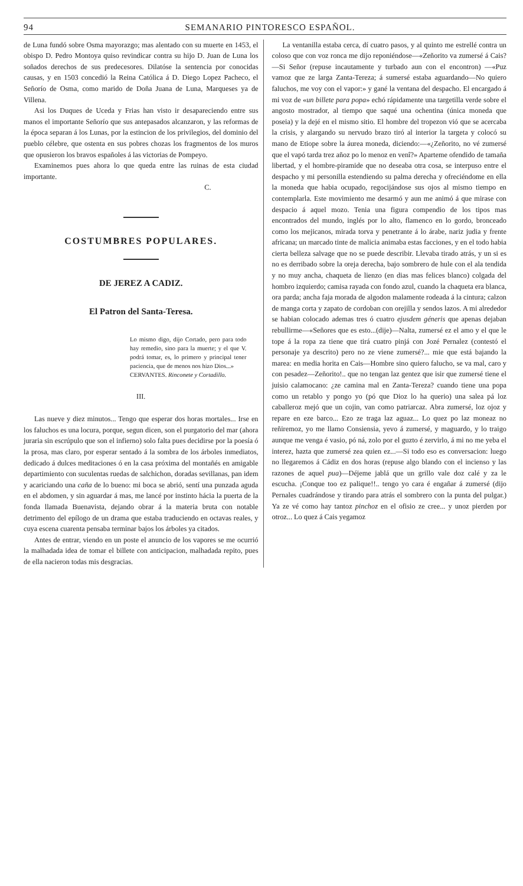94 SEMANARIO PINTORESCO ESPAÑOL.
de Luna fundó sobre Osma mayorazgo; mas alentado con su muerte en 1453, el obispo D. Pedro Montoya quiso revindicar contra su hijo D. Juan de Luna los soñados derechos de sus predecesores. Dilatóse la sentencia por conocidas causas, y en 1503 concedió la Reina Católica á D. Diego Lopez Pacheco, el Señorío de Osma, como marido de Doña Juana de Luna, Marqueses ya de Villena.
Asi los Duques de Uceda y Frias han visto ir desapareciendo entre sus manos el importante Señorío que sus antepasados alcanzaron, y las reformas de la época separan á los Lunas, por la estincion de los privilegios, del dominio del pueblo célebre, que ostenta en sus pobres chozas los fragmentos de los muros que opusieron los bravos españoles á las victorias de Pompeyo.
Examinemos pues ahora lo que queda entre las ruinas de esta ciudad importante.
C.
COSTUMBRES POPULARES.
DE JEREZ A CADIZ.
El Patron del Santa-Teresa.
Lo mismo digo, dijo Cortado, pero para todo hay remedio, sino para la muerte; y el que V. podrá tomar, es, lo primero y principal tener paciencia, que de menos nos hizo Dios...»
CERVANTES. Rinconete y Cortadillo.
III.
Las nueve y diez minutos... Tengo que esperar dos horas mortales... Irse en los faluchos es una locura, porque, segun dicen, son el purgatorio del mar (ahora juraria sin escrúpulo que son el infierno) solo falta pues decidirse por la poesía ó la prosa, mas claro, por esperar sentado á la sombra de los árboles inmediatos, dedicado á dulces meditaciones ó en la casa próxima del montañés en amigable departimiento con suculentas ruedas de salchichon, doradas sevillanas, pan idem y acariciando una caña de lo bueno: mi boca se abrió, sentí una punzada aguda en el abdomen, y sin aguardar á mas, me lancé por instinto hácia la puerta de la fonda llamada Buenavista, dejando obrar á la materia bruta con notable detrimento del epílogo de un drama que estaba traduciendo en octavas reales, y cuya escena cuarenta pensaba terminar bajos los árboles ya citados.
Antes de entrar, viendo en un poste el anuncio de los vapores se me ocurrió la malhadada idea de tomar el billete con anticipacion, malhadada repito, pues de ella nacieron todas mis desgracias.
La ventanilla estaba cerca, dí cuatro pasos, y al quinto me estrellé contra un coloso que con voz ronca me dijo reponiéndose—«Zeñorito va zumersé á Cais?—Si Señor (repuse incautamente y turbado aun con el encontron) —«Puz vamoz que ze larga Zanta-Tereza; á sumersé estaba aguardando—No quiero faluchos, me voy con el vapor:» y gané la ventana del despacho. El encargado á mi voz de «un billete para popa» echó rápidamente una targetilla verde sobre el angosto mostrador, al tiempo que saqué una ochentina (única moneda que poseia) y la dejé en el mismo sitio. El hombre del tropezon vió que se acercaba la crisis, y alargando su nervudo brazo tiró al interior la targeta y colocó su mano de Etiope sobre la áurea moneda, diciendo:—«¿Zeñorito, no vé zumersé que el vapó tarda trez añoz po lo menoz en venî?» Aparteme ofendido de tamaña libertad, y el hombre-piramide que no deseaba otra cosa, se interpuso entre el despacho y mi personilla estendiendo su palma derecha y ofreciéndome en ella la moneda que habia ocupado, regocijándose sus ojos al mismo tiempo en contemplarla. Este movimiento me desarmó y aun me animó á que mirase con despacio á aquel mozo. Tenia una figura compendio de los tipos mas encontrados del mundo, inglés por lo alto, flamenco en lo gordo, bronceado como los mejicanos, mirada torva y penetrante á lo árabe, nariz judia y frente africana; un marcado tinte de malicia animaba estas facciones, y en el todo habia cierta belleza salvage que no se puede describir. Llevaba tirado atrás, y un si es no es derribado sobre la oreja derecha, bajo sombrero de hule con el ala tendida y no muy ancha, chaqueta de lienzo (en dias mas felices blanco) colgada del hombro izquierdo; camisa rayada con fondo azul, cuando la chaqueta era blanca, ora parda; ancha faja morada de algodon malamente rodeada á la cintura; calzon de manga corta y zapato de cordoban con orejilla y sendos lazos. A mi alrededor se habian colocado ademas tres ó cuatro ejusdem géneris que apenas dejaban rebullirme—«Señores que es esto...(dije)—Nalta, zumersé ez el amo y el que le tope á la ropa za tiene que tirá cuatro pinjá con Jozé Pernalez (contestó el personaje ya descrito) pero no ze viene zumersé?... mie que está bajando la marea: en media horita en Cais—Hombre sino quiero falucho, se va mal, caro y con pesadez—Zeñorito!.. que no tengan laz gentez que isir que zumersé tiene el juisio calamocano: ¿ze camina mal en Zanta-Tereza? cuando tiene una popa como un retablo y pongo yo (pó que Dioz lo ha querio) una salea pá loz caballeroz mejó que un cojin, van como patriarcaz. Abra zumersé, loz ojoz y repare en eze barco... Ezo ze traga laz aguaz... Lo quez po laz moneaz no reñiremoz, yo me llamo Consiensia, yevo á zumersé, y maguardo, y lo traigo aunque me venga é vasio, pó ná, zolo por el guzto é zervirlo, á mi no me yeba el interez, hazta que zumersé zea quien ez...—Si todo eso es conversacion: luego no llegaremos á Cádiz en dos horas (repuse algo blando con el incienso y las razones de aquel pua)—Déjeme jablá que un grillo vale doz calé y za le escucha. ¡Conque too ez palique!!.. tengo yo cara é engañar á zumersé (dijo Pernales cuadrándose y tirando para atrás el sombrero con la punta del pulgar.) Ya ze vé como hay tantoz pinchoz en el ofisio ze cree... y unoz pierden por otroz... Lo quez á Cais yegamoz